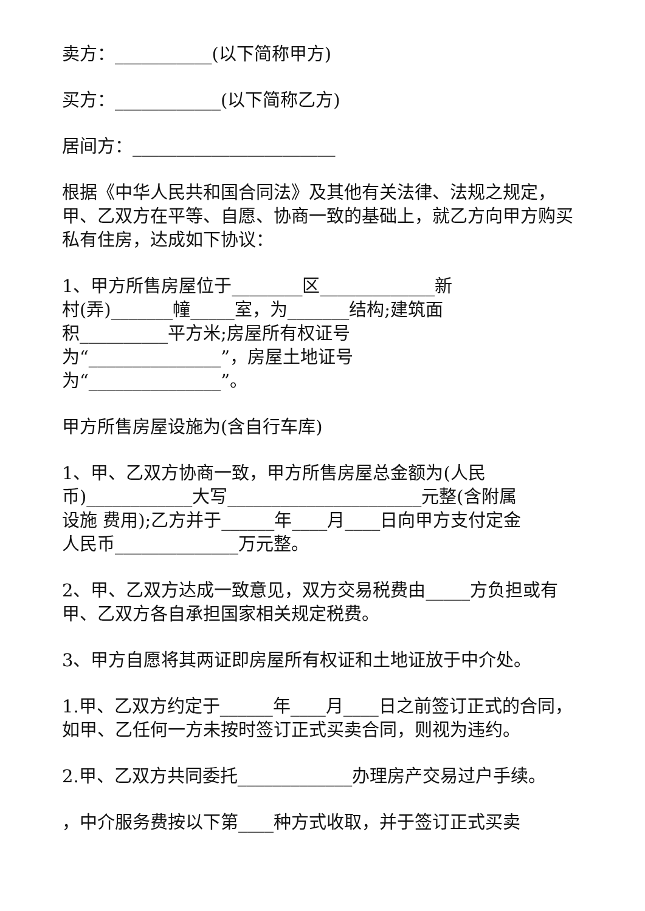卖方：___________(以下简称甲方)
买方：____________(以下简称乙方)
居间方：_______________________
根据《中华人民共和国合同法》及其他有关法律、法规之规定，甲、乙双方在平等、自愿、协商一致的基础上，就乙方向甲方购买私有住房，达成如下协议：
1、甲方所售房屋位于________区_____________新
村(弄)_______幢_____室，为_______结构;建筑面
积__________平方米;房屋所有权证号
为“_______________”，房屋土地证号
为“_______________”。
甲方所售房屋设施为(含自行车库)
1、甲、乙双方协商一致，甲方所售房屋总金额为(人民
币)____________大写______________________元整(含附属
设施 费用);乙方并于______年____月____日向甲方支付定金
人民币______________万元整。
2、甲、乙双方达成一致意见，双方交易税费由_____方负担或有甲、乙双方各自承担国家相关规定税费。
3、甲方自愿将其两证即房屋所有权证和土地证放于中介处。
1.甲、乙双方约定于______年____月____日之前签订正式的合同，如甲、乙任何一方未按时签订正式买卖合同，则视为违约。
2.甲、乙双方共同委托_____________办理房产交易过户手续。
，中介服务费按以下第____种方式收取，并于签订正式买卖